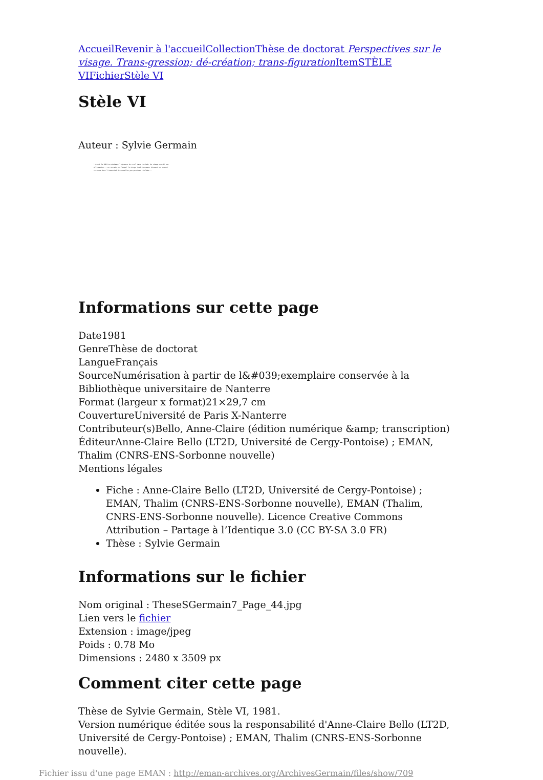Accueil Revenir à l'accueil Collection Thèse de doctorat Perspectives sur le visage. Trans-gression; dé-création; trans-figuration Item STÈLE VI Fichier Stèle VI
Stèle VI
Auteur : Sylvie Germain
* Ainsi le NON introduisant l'épreuve du recul dans la chair du visage est-il une affirmation... un retrait par lequel le visage intérieurement distancé et creusé s'avance dans l'immensité de nouvelles perspectives révélées...
Informations sur cette page
Date1981
GenreThèse de doctorat
LangueFrançais
SourceNumérisation à partir de l&#039;exemplaire conservée à la Bibliothèque universitaire de Nanterre
Format (largeur x format)21×29,7 cm
CouvertureUniversité de Paris X-Nanterre
Contributeur(s)Bello, Anne-Claire (édition numérique &amp; transcription)
ÉditeurAnne-Claire Bello (LT2D, Université de Cergy-Pontoise) ; EMAN, Thalim (CNRS-ENS-Sorbonne nouvelle)
Mentions légales
Fiche : Anne-Claire Bello (LT2D, Université de Cergy-Pontoise) ; EMAN, Thalim (CNRS-ENS-Sorbonne nouvelle), EMAN (Thalim, CNRS-ENS-Sorbonne nouvelle). Licence Creative Commons Attribution – Partage à l’Identique 3.0 (CC BY-SA 3.0 FR)
Thèse : Sylvie Germain
Informations sur le fichier
Nom original : TheseSGermain7_Page_44.jpg
Lien vers le fichier
Extension : image/jpeg
Poids : 0.78 Mo
Dimensions : 2480 x 3509 px
Comment citer cette page
Thèse de Sylvie Germain, Stèle VI, 1981.
Version numérique éditée sous la responsabilité d'Anne-Claire Bello (LT2D, Université de Cergy-Pontoise) ; EMAN, Thalim (CNRS-ENS-Sorbonne nouvelle).
Fichier issu d'une page EMAN : http://eman-archives.org/ArchivesGermain/files/show/709